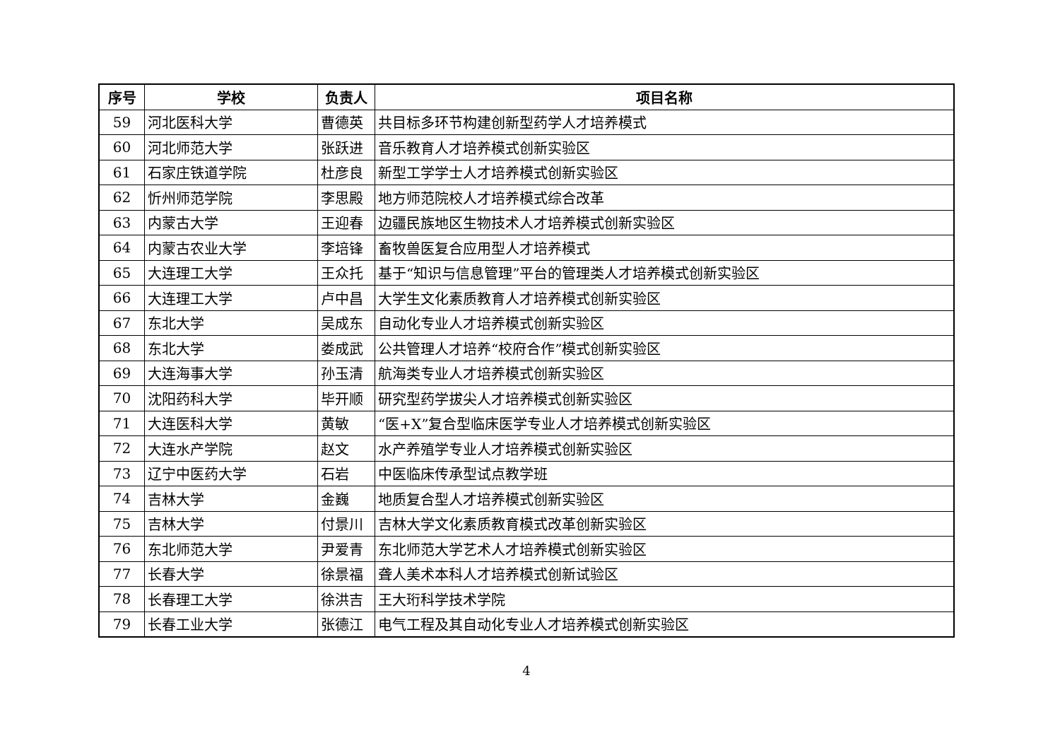| 序号 | 学校 | 负责人 | 项目名称 |
| --- | --- | --- | --- |
| 59 | 河北医科大学 | 曹德英 | 共目标多环节构建创新型药学人才培养模式 |
| 60 | 河北师范大学 | 张跃进 | 音乐教育人才培养模式创新实验区 |
| 61 | 石家庄铁道学院 | 杜彦良 | 新型工学学士人才培养模式创新实验区 |
| 62 | 忻州师范学院 | 李思殿 | 地方师范院校人才培养模式综合改革 |
| 63 | 内蒙古大学 | 王迎春 | 边疆民族地区生物技术人才培养模式创新实验区 |
| 64 | 内蒙古农业大学 | 李培锋 | 畜牧兽医复合应用型人才培养模式 |
| 65 | 大连理工大学 | 王众托 | 基于“知识与信息管理”平台的管理类人才培养模式创新实验区 |
| 66 | 大连理工大学 | 卢中昌 | 大学生文化素质教育人才培养模式创新实验区 |
| 67 | 东北大学 | 吴成东 | 自动化专业人才培养模式创新实验区 |
| 68 | 东北大学 | 娄成武 | 公共管理人才培养“校府合作”模式创新实验区 |
| 69 | 大连海事大学 | 孙玉清 | 航海类专业人才培养模式创新实验区 |
| 70 | 沈阳药科大学 | 毕开顺 | 研究型药学拔尖人才培养模式创新实验区 |
| 71 | 大连医科大学 | 黄敏 | “医+X”复合型临床医学专业人才培养模式创新实验区 |
| 72 | 大连水产学院 | 赵文 | 水产养殖学专业人才培养模式创新实验区 |
| 73 | 辽宁中医药大学 | 石岩 | 中医临床传承型试点教学班 |
| 74 | 吉林大学 | 金巍 | 地质复合型人才培养模式创新实验区 |
| 75 | 吉林大学 | 付景川 | 吉林大学文化素质教育模式改革创新实验区 |
| 76 | 东北师范大学 | 尹爱青 | 东北师范大学艺术人才培养模式创新实验区 |
| 77 | 长春大学 | 徐景福 | 聋人美术本科人才培养模式创新试验区 |
| 78 | 长春理工大学 | 徐洪吉 | 王大珩科学技术学院 |
| 79 | 长春工业大学 | 张德江 | 电气工程及其自动化专业人才培养模式创新实验区 |
4